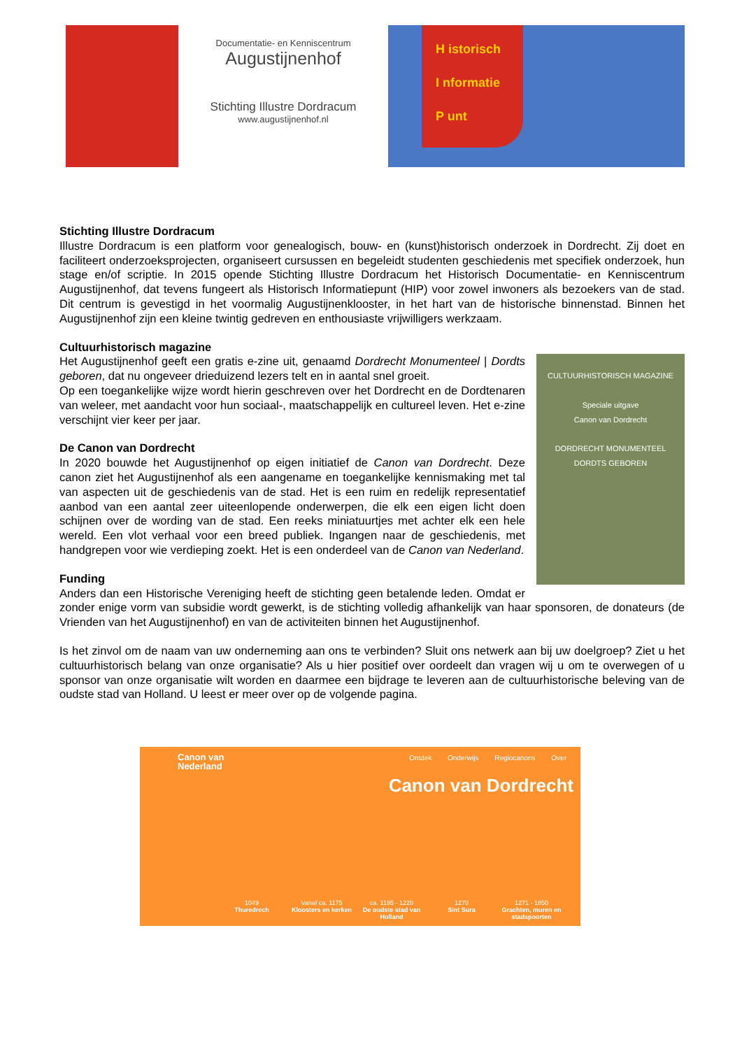Documentatie- en Kenniscentrum
Augustijnenhof
Stichting Illustre Dordracum
www.augustijnenhof.nl
H istorisch
I nformatie
P unt
Stichting Illustre Dordracum
Illustre Dordracum is een platform voor genealogisch, bouw- en (kunst)historisch onderzoek in Dordrecht. Zij doet en faciliteert onderzoeksprojecten, organiseert cursussen en begeleidt studenten geschiedenis met specifiek onderzoek, hun stage en/of scriptie. In 2015 opende Stichting Illustre Dordracum het Historisch Documentatie- en Kenniscentrum Augustijnenhof, dat tevens fungeert als Historisch Informatiepunt (HIP) voor zowel inwoners als bezoekers van de stad. Dit centrum is gevestigd in het voormalig Augustijnenklooster, in het hart van de historische binnenstad. Binnen het Augustijnenhof zijn een kleine twintig gedreven en enthousiaste vrijwilligers werkzaam.
Cultuurhistorisch magazine
CULTUURHISTORISCH MAGAZINE
Speciale uitgave
Canon van Dordrecht
DORDRECHT MONUMENTEEL
DORDTS GEBOREN
Het Augustijnenhof geeft een gratis e-zine uit, genaamd Dordrecht Monumenteel | Dordts geboren, dat nu ongeveer drieduizend lezers telt en in aantal snel groeit.
Op een toegankelijke wijze wordt hierin geschreven over het Dordrecht en de Dordtenaren van weleer, met aandacht voor hun sociaal-, maatschappelijk en cultureel leven. Het e-zine verschijnt vier keer per jaar.
De Canon van Dordrecht
In 2020 bouwde het Augustijnenhof op eigen initiatief de Canon van Dordrecht. Deze canon ziet het Augustijnenhof als een aangename en toegankelijke kennismaking met tal van aspecten uit de geschiedenis van de stad. Het is een ruim en redelijk representatief aanbod van een aantal zeer uiteenlopende onderwerpen, die elk een eigen licht doen schijnen over de wording van de stad. Een reeks miniatuurtjes met achter elk een hele wereld. Een vlot verhaal voor een breed publiek. Ingangen naar de geschiedenis, met handgrepen voor wie verdieping zoekt. Het is een onderdeel van de Canon van Nederland.
Funding
Anders dan een Historische Vereniging heeft de stichting geen betalende leden. Omdat er zonder enige vorm van subsidie wordt gewerkt, is de stichting volledig afhankelijk van haar sponsoren, de donateurs (de Vrienden van het Augustijnenhof) en van de activiteiten binnen het Augustijnenhof.
Is het zinvol om de naam van uw onderneming aan ons te verbinden? Sluit ons netwerk aan bij uw doelgroep? Ziet u het cultuurhistorisch belang van onze organisatie? Als u hier positief over oordeelt dan vragen wij u om te overwegen of u sponsor van onze organisatie wilt worden en daarmee een bijdrage te leveren aan de cultuurhistorische beleving van de oudste stad van Holland. U leest er meer over op de volgende pagina.
Canon van
Nederland
Ontdek Onderwijs Regiocanons Over
Canon van Dordrecht
1049
Thuredrech
Vanaf ca. 1175
Kloosters en kerken
ca. 1195 - 1220
De oudste stad van Holland
1270
Sint Sura
1271 - 1850
Grachten, muren en stadspoorten